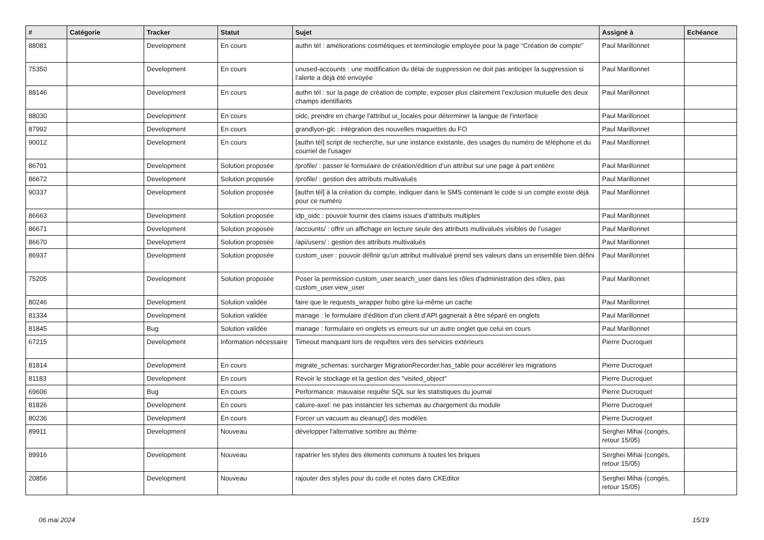| # | Catégorie | Tracker | Statut | Sujet | Assigné à | Echéance |
| --- | --- | --- | --- | --- | --- | --- |
| 88081 | | Development | En cours | authn tél : améliorations cosmétiques et terminologie employée pour la page “Création de compte” | Paul Marillonnet | |
| 75350 | | Development | En cours | unused-accounts : une modification du délai de suppression ne doit pas anticiper la suppression si l’alerte a déjà été envoyée | Paul Marillonnet | |
| 88146 | | Development | En cours | authn tél : sur la page de création de compte, exposer plus clairement l’exclusion mutuelle des deux champs identifiants | Paul Marillonnet | |
| 88030 | | Development | En cours | oidc, prendre en charge l'attribut ui_locales pour déterminer la langue de l'interface | Paul Marillonnet | |
| 87992 | | Development | En cours | grandlyon-glc : intégration des nouvelles maquettes du FO | Paul Marillonnet | |
| 90012 | | Development | En cours | [authn tél] script de recherche, sur une instance existante, des usages du numéro de téléphone et du courriel de l’usager | Paul Marillonnet | |
| 86701 | | Development | Solution proposée | /profile/ : passer le formulaire de création/édition d’un attribut sur une page à part entière | Paul Marillonnet | |
| 86672 | | Development | Solution proposée | /profile/ : gestion des attributs multivalués | Paul Marillonnet | |
| 90337 | | Development | Solution proposée | [authn tél] à la création du compte, indiquer dans le SMS contenant le code si un compte existe déjà pour ce numéro | Paul Marillonnet | |
| 86663 | | Development | Solution proposée | idp_oidc : pouvoir fournir des claims issues d’attributs multiples | Paul Marillonnet | |
| 86671 | | Development | Solution proposée | /accounts/ : offrir un affichage en lecture seule des attributs multivalués visibles de l’usager | Paul Marillonnet | |
| 86670 | | Development | Solution proposée | /api/users/ : gestion des attributs multivalués | Paul Marillonnet | |
| 86937 | | Development | Solution proposée | custom_user : pouvoir définir qu’un attribut multivalué prend ses valeurs dans un ensemble bien défini | Paul Marillonnet | |
| 75205 | | Development | Solution proposée | Poser la permission custom_user.search_user dans les rôles d'administration des rôles, pas custom_user.view_user | Paul Marillonnet | |
| 80246 | | Development | Solution validée | faire que le requests_wrapper hobo gère lui-même un cache | Paul Marillonnet | |
| 81334 | | Development | Solution validée | manage : le formulaire d’édition d’un client d’API gagnerait à être séparé en onglets | Paul Marillonnet | |
| 81845 | | Bug | Solution validée | manage : formulaire en onglets vs erreurs sur un autre onglet que celui en cours | Paul Marillonnet | |
| 67215 | | Development | Information nécessaire | Timeout manquant lors de requêtes vers des services extérieurs | Pierre Ducroquet | |
| 81814 | | Development | En cours | migrate_schemas: surcharger MigrationRecorder.has_table pour accélérer les migrations | Pierre Ducroquet | |
| 81183 | | Development | En cours | Revoir le stockage et la gestion des "visited_object" | Pierre Ducroquet | |
| 69606 | | Bug | En cours | Performance: mauvaise requête SQL sur les statistiques du journal | Pierre Ducroquet | |
| 81826 | | Development | En cours | caluire-axel: ne pas instancier les schemas au chargement du module | Pierre Ducroquet | |
| 80236 | | Development | En cours | Forcer un vacuum au cleanup() des modèles | Pierre Ducroquet | |
| 89911 | | Development | Nouveau | développer l'alternative sombre au thème | Serghei Mihai (congés, retour 15/05) | |
| 89916 | | Development | Nouveau | rapatrier les styles des élements communs à toutes les briques | Serghei Mihai (congés, retour 15/05) | |
| 20856 | | Development | Nouveau | rajouter des styles pour du code et notes dans CKEditor | Serghei Mihai (congés, retour 15/05) | |
06 mai 2024 15/19